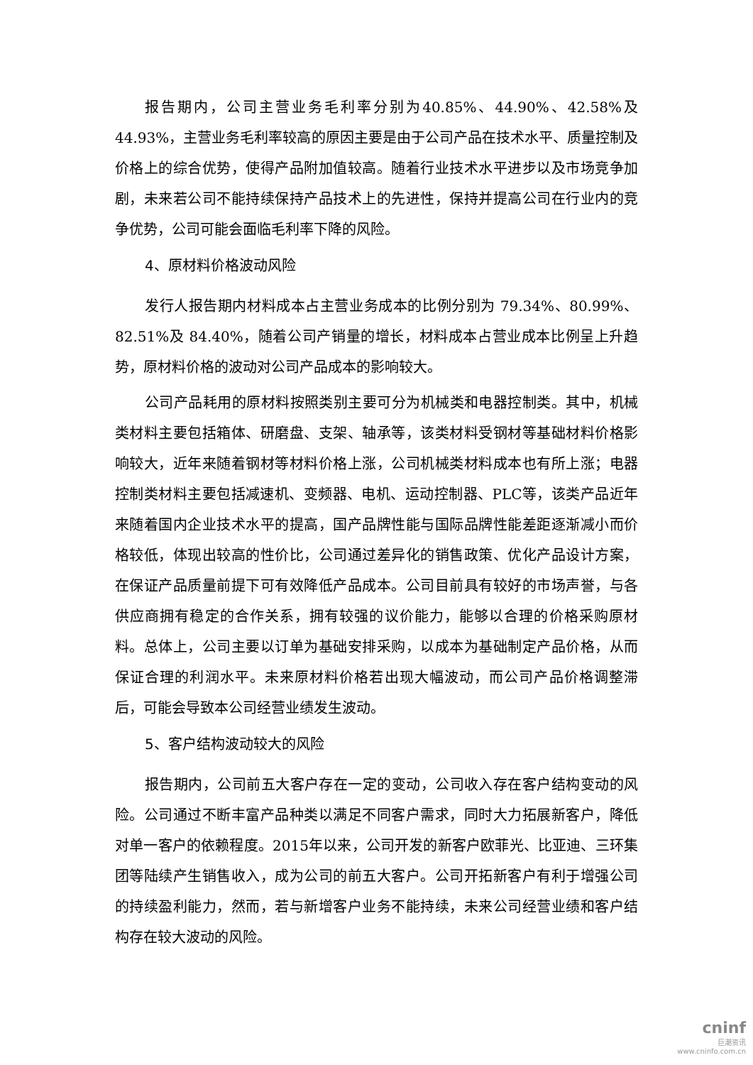报告期内，公司主营业务毛利率分别为40.85%、44.90%、42.58%及44.93%，主营业务毛利率较高的原因主要是由于公司产品在技术水平、质量控制及价格上的综合优势，使得产品附加值较高。随着行业技术水平进步以及市场竞争加剧，未来若公司不能持续保持产品技术上的先进性，保持并提高公司在行业内的竞争优势，公司可能会面临毛利率下降的风险。
4、原材料价格波动风险
发行人报告期内材料成本占主营业务成本的比例分别为 79.34%、80.99%、82.51%及 84.40%，随着公司产销量的增长，材料成本占营业成本比例呈上升趋势，原材料价格的波动对公司产品成本的影响较大。
公司产品耗用的原材料按照类别主要可分为机械类和电器控制类。其中，机械类材料主要包括箱体、研磨盘、支架、轴承等，该类材料受钢材等基础材料价格影响较大，近年来随着钢材等材料价格上涨，公司机械类材料成本也有所上涨；电器控制类材料主要包括减速机、变频器、电机、运动控制器、PLC等，该类产品近年来随着国内企业技术水平的提高，国产品牌性能与国际品牌性能差距逐渐减小而价格较低，体现出较高的性价比，公司通过差异化的销售政策、优化产品设计方案，在保证产品质量前提下可有效降低产品成本。公司目前具有较好的市场声誉，与各供应商拥有稳定的合作关系，拥有较强的议价能力，能够以合理的价格采购原材料。总体上，公司主要以订单为基础安排采购，以成本为基础制定产品价格，从而保证合理的利润水平。未来原材料价格若出现大幅波动，而公司产品价格调整滞后，可能会导致本公司经营业绩发生波动。
5、客户结构波动较大的风险
报告期内，公司前五大客户存在一定的变动，公司收入存在客户结构变动的风险。公司通过不断丰富产品种类以满足不同客户需求，同时大力拓展新客户，降低对单一客户的依赖程度。2015年以来，公司开发的新客户欧菲光、比亚迪、三环集团等陆续产生销售收入，成为公司的前五大客户。公司开拓新客户有利于增强公司的持续盈利能力，然而，若与新增客户业务不能持续，未来公司经营业绩和客户结构存在较大波动的风险。
cninf
巨潮资讯
www.cninfo.com.cn